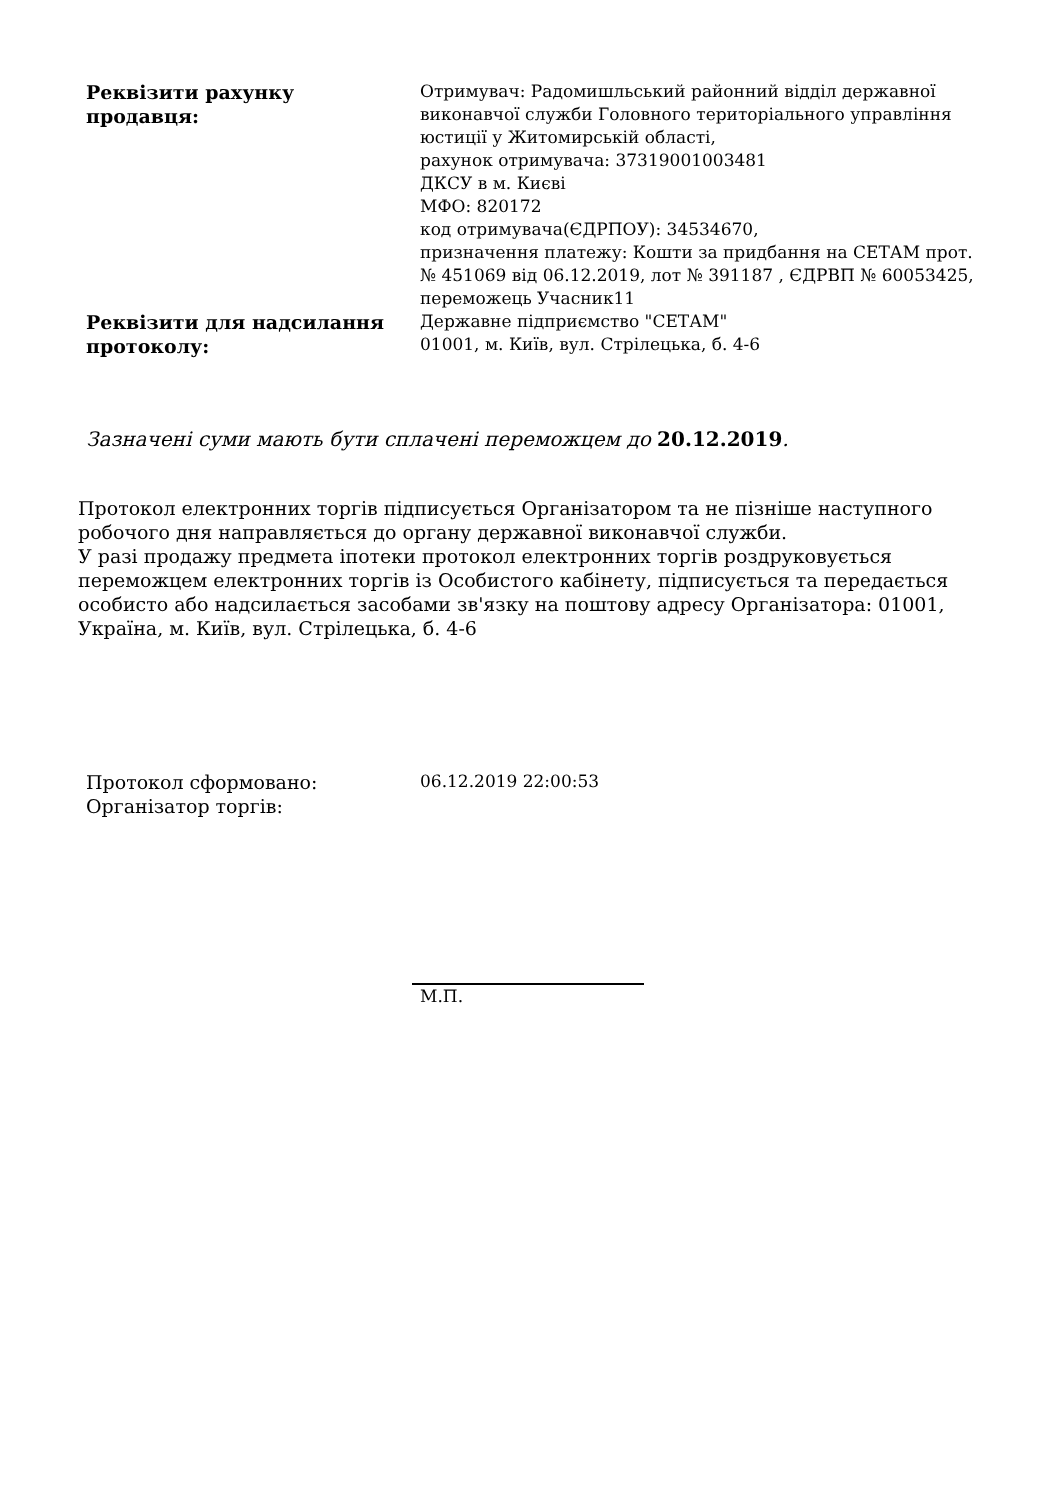| Реквізити рахунку продавця: | Отримувач: Радомишльський районний відділ державної виконавчої служби Головного територіального управління юстиції у Житомирській області, рахунок отримувача: 37319001003481 ДКСУ в м. Києві МФО: 820172 код отримувача(ЄДРПОУ): 34534670, призначення платежу: Кошти за придбання на СЕТАМ прот. № 451069 від 06.12.2019, лот № 391187 , ЄДРВП № 60053425, переможець Учасник11 |
| Реквізити для надсилання протоколу: | Державне підприємство "СЕТАМ" 01001, м. Київ, вул. Стрілецька, б. 4-6 |
Зазначені суми мають бути сплачені переможцем до 20.12.2019.
Протокол електронних торгів підписується Організатором та не пізніше наступного робочого дня направляється до органу державної виконавчої служби.
У разі продажу предмета іпотеки протокол електронних торгів роздруковується переможцем електронних торгів із Особистого кабінету, підписується та передається особисто або надсилається засобами зв'язку на поштову адресу Організатора: 01001, Україна, м. Київ, вул. Стрілецька, б. 4-6
| Протокол сформовано: | 06.12.2019 22:00:53 |
| Організатор торгів: | |
М.П.